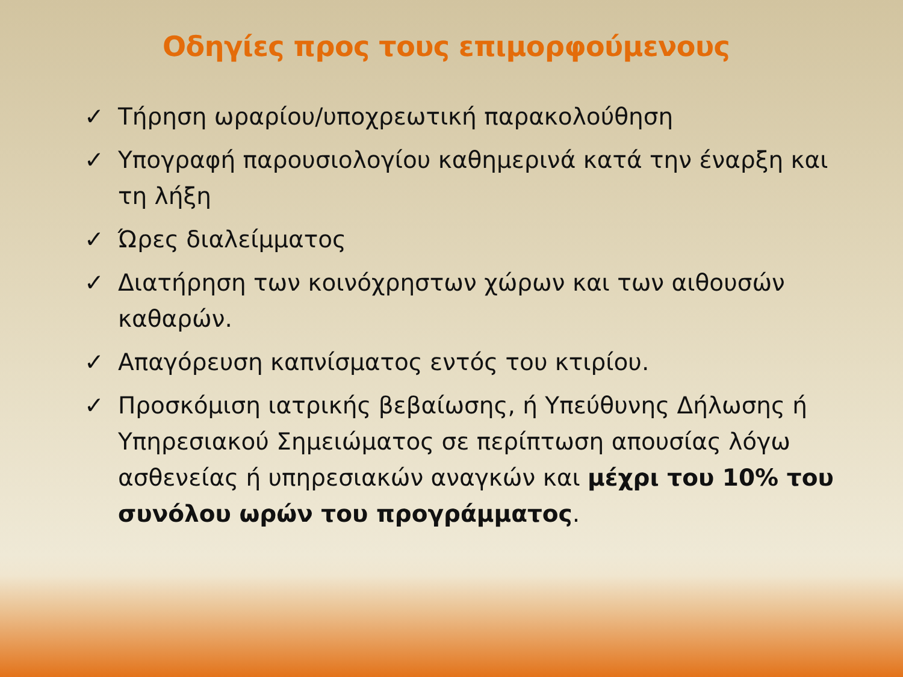Οδηγίες προς τους επιμορφούμενους
✓ Τήρηση ωραρίου/υποχρεωτική παρακολούθηση
✓ Υπογραφή παρουσιολογίου καθημερινά κατά την έναρξη και τη λήξη
✓ Ώρες διαλείμματος
✓ Διατήρηση των κοινόχρηστων χώρων και των αιθουσών καθαρών.
✓ Απαγόρευση καπνίσματος εντός του κτιρίου.
✓ Προσκόμιση ιατρικής βεβαίωσης, ή Υπεύθυνης Δήλωσης ή Υπηρεσιακού Σημειώματος σε περίπτωση απουσίας λόγω ασθενείας ή υπηρεσιακών αναγκών και μέχρι του 10% του συνόλου ωρών του προγράμματος.